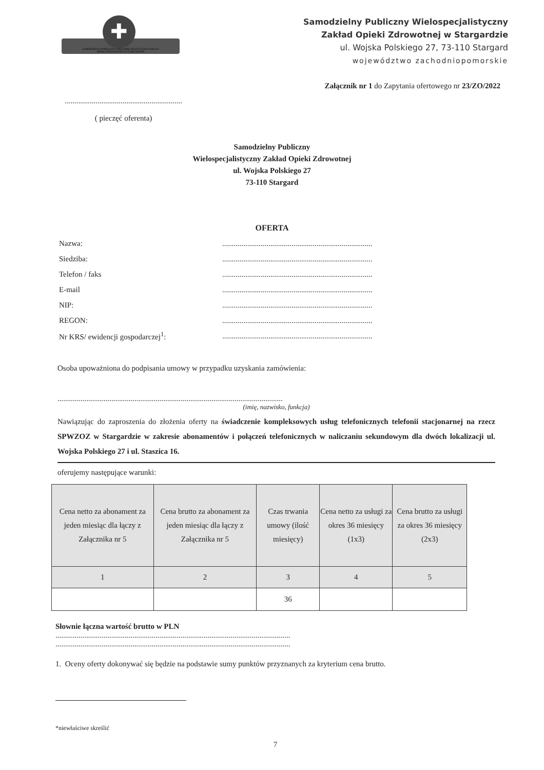✚
SAMODZIELNY PUBLICZNY WIELOSPECJALISTYCZNY ZAKŁAD OPIEKI ZDROWOTNEJ W STARGARDZIE
Samodzielny Publiczny Wielospecjalistyczny
Zakład Opieki Zdrowotnej w Stargardzie
ul. Wojska Polskiego 27, 73-110 Stargard
województwo zachodniopomorskie
Załącznik nr 1 do Zapytania ofertowego nr 23/ZO/2022
.............................................................
( pieczęć oferenta)
Samodzielny Publiczny
Wielospecjalistyczny Zakład Opieki Zdrowotnej
ul. Wojska Polskiego 27
73-110 Stargard
OFERTA
Nazwa:..............................................................................
Siedziba:..............................................................................
Telefon / faks..............................................................................
E-mail..............................................................................
NIP:..............................................................................
REGON:..............................................................................
Nr KRS/ ewidencji gospodarczej<sup>1</sup>:..............................................................................
Osoba upoważniona do podpisania umowy w przypadku uzyskania zamówienia:
.....................................................................................................................
(imię, nazwisko, funkcja)
Nawiązując do zaproszenia do złożenia oferty na świadczenie kompleksowych usług telefonicznych telefonii stacjonarnej na rzecz SPWZOZ w Stargardzie w zakresie abonamentów i połączeń telefonicznych w naliczaniu sekundowym dla dwóch lokalizacji ul. Wojska Polskiego 27 i ul. Staszica 16.
oferujemy następujące warunki:
| Cena netto za abonament za jeden miesiąc dla łączy z Załącznika nr 5 | Cena brutto za abonament za jeden miesiąc dla łączy z Załącznika nr 5 | Czas trwania umowy (ilość miesięcy) | Cena netto za usługi za okres 36 miesięcy (1x3) | Cena brutto za usługi za okres 36 miesięcy (2x3) |
| 1 | 2 | 3 | 4 | 5 |
| | | 36 | | |
Słownie łączna wartość brutto w PLN
..........................................................................................................................
..........................................................................................................................
1. Oceny oferty dokonywać się będzie na podstawie sumy punktów przyznanych za kryterium cena brutto.
*niewłaściwe skreślić
7